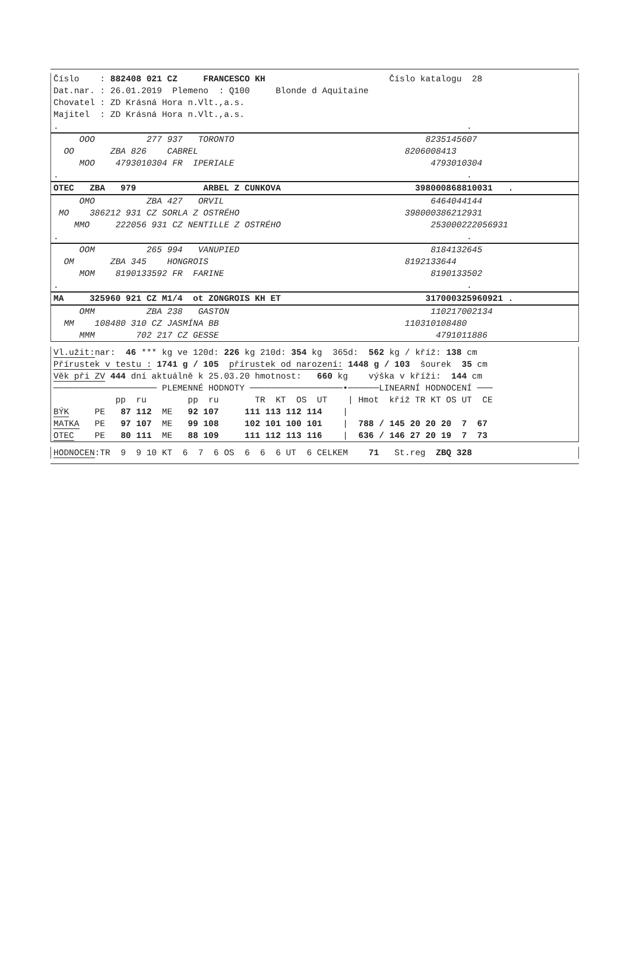Číslo : 882408 021 CZ FRANCESCO KH Číslo katalogu 28
Dat.nar. : 26.01.2019 Plemeno : Q100 Blonde d Aquitaine
Chovatel : ZD Krásná Hora n.Vlt.,a.s.
Majitel : ZD Krásná Hora n.Vlt.,a.s.
. .
OOO 277 937 TORONTO 8235145607
OO ZBA 826 CABREL 8206008413
MOO 4793010304 FR IPERIALE 4793010304
. .
OTEC ZBA 979 ARBEL Z CUNKOVA 398000868810031 .
OMO ZBA 427 ORVIL 6464044144
MO 386212 931 CZ SORLA Z OSTRÉHO 398000386212931
MMO 222056 931 CZ NENTILLE Z OSTRÉHO 253000222056931
. .
OOM 265 994 VANUPIED 8184132645
OM ZBA 345 HONGROIS 8192133644
MOM 8190133592 FR FARINE 8190133502
. .
MA 325960 921 CZ M1/4 ot ZONGROIS KH ET 317000325960921 .
OMM ZBA 238 GASTON 110217002134
MM 108480 310 CZ JASMÍNA BB 110310108480
MMM 702 217 CZ GESSE 4791011886
Vl.užit: nar: 46 *** kg ve 120d: 226 kg 210d: 354 kg 365d: 562 kg / kříž: 138 cm
Přírustek v testu : 1741 g / 105 přírustek od narození: 1448 g / 103 šourek 35 cm
Věk při ZV 444 dní aktuálně k 25.03.20 hmotnost: 660 kg výška v kříži: 144 cm
──────────────────── PLEMENNÉ HODNOTY ──────────────────•──────LINEARNÍ HODNOCENÍ ───
pp ru pp ru TR KT OS UT | Hmot kříž TR KT OS UT CE
BÝK PE 87 112 ME 92 107 111 113 112 114 |
MATKA PE 97 107 ME 99 108 102 101 100 101 | 788 / 145 20 20 20 7 67
OTEC PE 80 111 ME 88 109 111 112 113 116 | 636 / 146 27 20 19 7 73
HODNOCEN:TR 9 9 10 KT 6 7 6 OS 6 6 6 UT 6 CELKEM 71 St.reg ZBQ 328